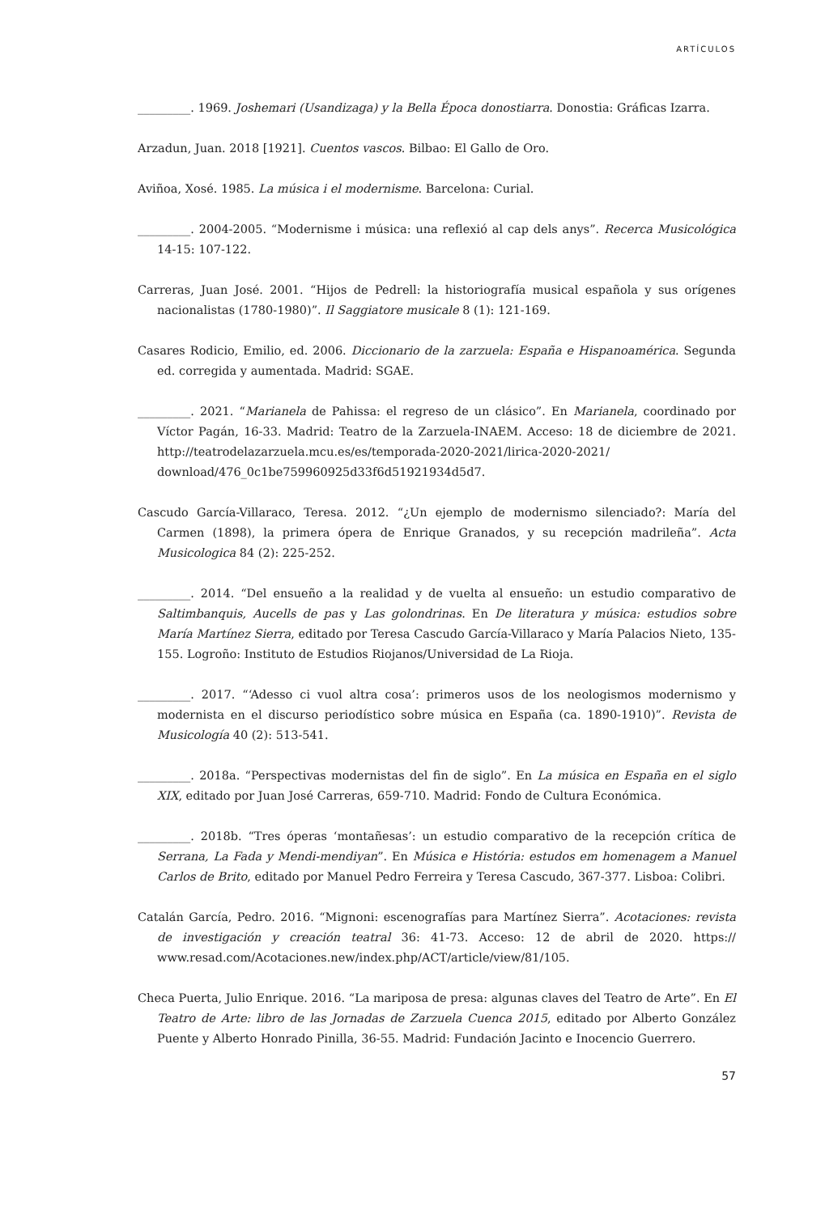ARTÍCULOS
_________. 1969. Joshemari (Usandizaga) y la Bella Época donostiarra. Donostia: Gráficas Izarra.
Arzadun, Juan. 2018 [1921]. Cuentos vascos. Bilbao: El Gallo de Oro.
Aviñoa, Xosé. 1985. La música i el modernisme. Barcelona: Curial.
_________. 2004-2005. “Modernisme i música: una reflexió al cap dels anys”. Recerca Musicológica 14-15: 107-122.
Carreras, Juan José. 2001. “Hijos de Pedrell: la historiografía musical española y sus orígenes nacionalistas (1780-1980)”. Il Saggiatore musicale 8 (1): 121-169.
Casares Rodicio, Emilio, ed. 2006. Diccionario de la zarzuela: España e Hispanoamérica. Segunda ed. corregida y aumentada. Madrid: SGAE.
_________. 2021. “Marianela de Pahissa: el regreso de un clásico”. En Marianela, coordinado por Víctor Pagán, 16-33. Madrid: Teatro de la Zarzuela-INAEM. Acceso: 18 de diciembre de 2021. http://teatrodelazarzuela.mcu.es/es/temporada-2020-2021/lirica-2020-2021/ download/476_0c1be759960925d33f6d51921934d5d7.
Cascudo García-Villaraco, Teresa. 2012. “¿Un ejemplo de modernismo silenciado?: María del Carmen (1898), la primera ópera de Enrique Granados, y su recepción madrileña”. Acta Musicologica 84 (2): 225-252.
_________. 2014. “Del ensueño a la realidad y de vuelta al ensueño: un estudio comparativo de Saltimbanquis, Aucells de pas y Las golondrinas. En De literatura y música: estudios sobre María Martínez Sierra, editado por Teresa Cascudo García-Villaraco y María Palacios Nieto, 135-155. Logroño: Instituto de Estudios Riojanos/Universidad de La Rioja.
_________. 2017. “‘Adesso ci vuol altra cosa’: primeros usos de los neologismos modernismo y modernista en el discurso periodístico sobre música en España (ca. 1890-1910)”. Revista de Musicología 40 (2): 513-541.
_________. 2018a. “Perspectivas modernistas del fin de siglo”. En La música en España en el siglo XIX, editado por Juan José Carreras, 659-710. Madrid: Fondo de Cultura Económica.
_________. 2018b. “Tres óperas ‘montañesas’: un estudio comparativo de la recepción crítica de Serrana, La Fada y Mendi-mendiyan”. En Música e História: estudos em homenagem a Manuel Carlos de Brito, editado por Manuel Pedro Ferreira y Teresa Cascudo, 367-377. Lisboa: Colibri.
Catalán García, Pedro. 2016. “Mignoni: escenografías para Martínez Sierra”. Acotaciones: revista de investigación y creación teatral 36: 41-73. Acceso: 12 de abril de 2020. https:// www.resad.com/Acotaciones.new/index.php/ACT/article/view/81/105.
Checa Puerta, Julio Enrique. 2016. “La mariposa de presa: algunas claves del Teatro de Arte”. En El Teatro de Arte: libro de las Jornadas de Zarzuela Cuenca 2015, editado por Alberto González Puente y Alberto Honrado Pinilla, 36-55. Madrid: Fundación Jacinto e Inocencio Guerrero.
57